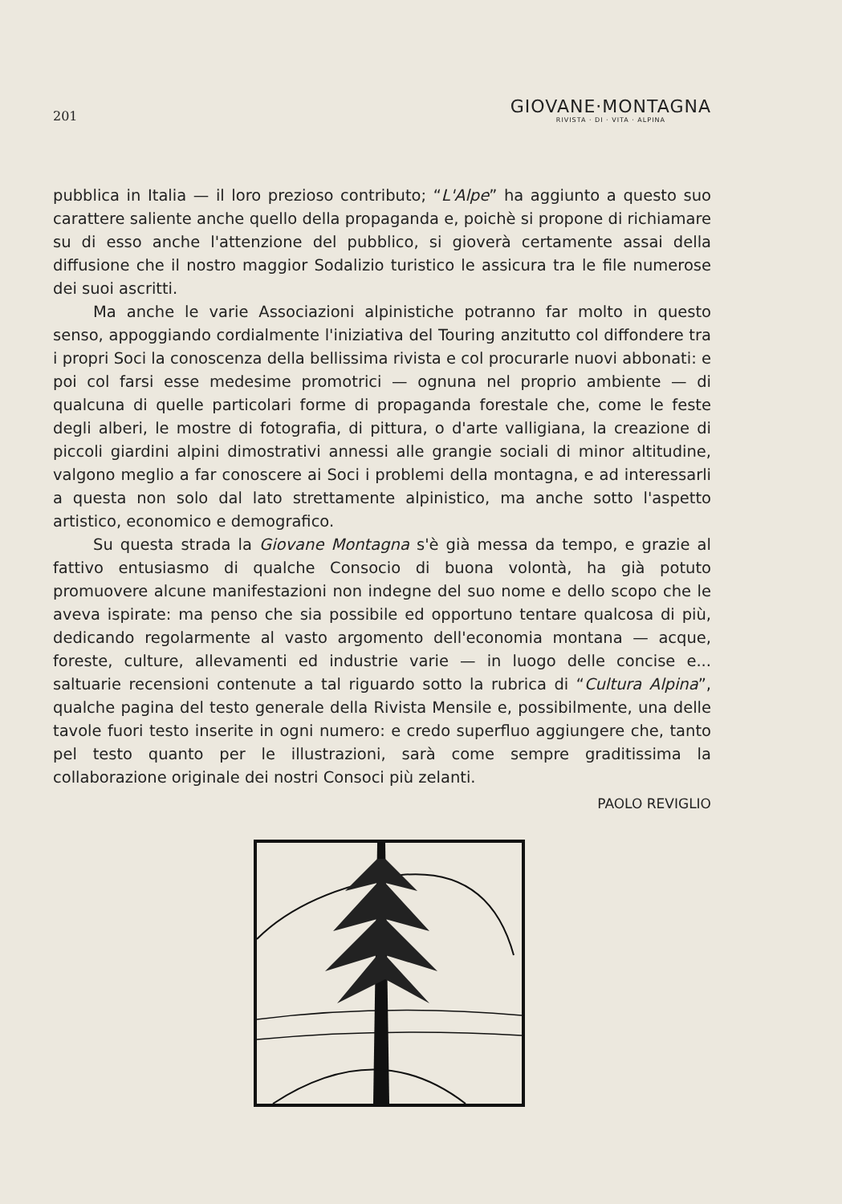201
GIOVANE·MONTAGNA
RIVISTA · DI · VITA · ALPINA
pubblica in Italia — il loro prezioso contributo; “L'Alpe” ha aggiunto a questo suo carattere saliente anche quello della propaganda e, poichè si propone di richiamare su di esso anche l'attenzione del pubblico, si gioverà certamente assai della diffusione che il nostro maggior Sodalizio turistico le assicura tra le file numerose dei suoi ascritti.
Ma anche le varie Associazioni alpinistiche potranno far molto in questo senso, appoggiando cordialmente l'iniziativa del Touring anzitutto col diffondere tra i propri Soci la conoscenza della bellissima rivista e col procurarle nuovi abbonati: e poi col farsi esse medesime promotrici — ognuna nel proprio ambiente — di qualcuna di quelle particolari forme di propaganda forestale che, come le feste degli alberi, le mostre di fotografia, di pittura, o d'arte valligiana, la creazione di piccoli giardini alpini dimostrativi annessi alle grangie sociali di minor altitudine, valgono meglio a far conoscere ai Soci i problemi della montagna, e ad interessarli a questa non solo dal lato strettamente alpinistico, ma anche sotto l'aspetto artistico, economico e demografico.
Su questa strada la Giovane Montagna s'è già messa da tempo, e grazie al fattivo entusiasmo di qualche Consocio di buona volontà, ha già potuto promuovere alcune manifestazioni non indegne del suo nome e dello scopo che le aveva ispirate: ma penso che sia possibile ed opportuno tentare qualcosa di più, dedicando regolarmente al vasto argomento dell'economia montana — acque, foreste, culture, allevamenti ed industrie varie — in luogo delle concise e... saltuarie recensioni contenute a tal riguardo sotto la rubrica di “Cultura Alpina”, qualche pagina del testo generale della Rivista Mensile e, possibilmente, una delle tavole fuori testo inserite in ogni numero: e credo superfluo aggiungere che, tanto pel testo quanto per le illustrazioni, sarà come sempre graditissima la collaborazione originale dei nostri Consoci più zelanti.
PAOLO REVIGLIO